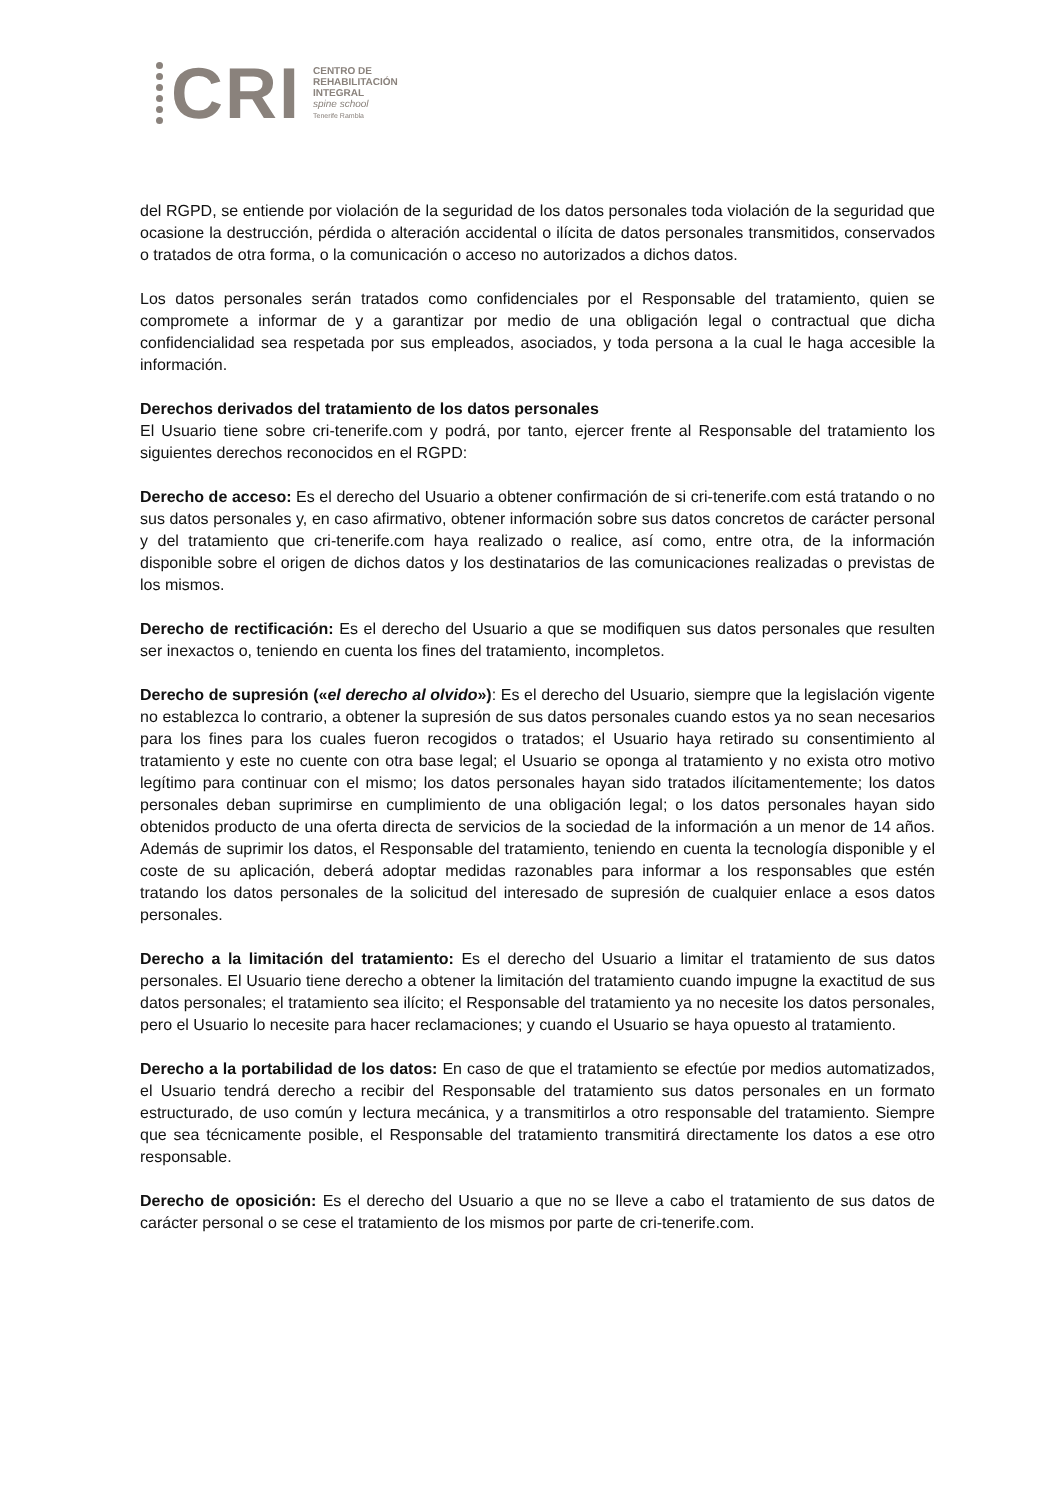CRI
CENTRO DE
REHABILITACIÓN
INTEGRAL
spine school
Tenerife Rambla
del RGPD, se entiende por violación de la seguridad de los datos personales toda violación de la seguridad que ocasione la destrucción, pérdida o alteración accidental o ilícita de datos personales transmitidos, conservados o tratados de otra forma, o la comunicación o acceso no autorizados a dichos datos.
Los datos personales serán tratados como confidenciales por el Responsable del tratamiento, quien se compromete a informar de y a garantizar por medio de una obligación legal o contractual que dicha confidencialidad sea respetada por sus empleados, asociados, y toda persona a la cual le haga accesible la información.
Derechos derivados del tratamiento de los datos personales
El Usuario tiene sobre cri-tenerife.com y podrá, por tanto, ejercer frente al Responsable del tratamiento los siguientes derechos reconocidos en el RGPD:
Derecho de acceso: Es el derecho del Usuario a obtener confirmación de si cri-tenerife.com está tratando o no sus datos personales y, en caso afirmativo, obtener información sobre sus datos concretos de carácter personal y del tratamiento que cri-tenerife.com haya realizado o realice, así como, entre otra, de la información disponible sobre el origen de dichos datos y los destinatarios de las comunicaciones realizadas o previstas de los mismos.
Derecho de rectificación: Es el derecho del Usuario a que se modifiquen sus datos personales que resulten ser inexactos o, teniendo en cuenta los fines del tratamiento, incompletos.
Derecho de supresión («el derecho al olvido»): Es el derecho del Usuario, siempre que la legislación vigente no establezca lo contrario, a obtener la supresión de sus datos personales cuando estos ya no sean necesarios para los fines para los cuales fueron recogidos o tratados; el Usuario haya retirado su consentimiento al tratamiento y este no cuente con otra base legal; el Usuario se oponga al tratamiento y no exista otro motivo legítimo para continuar con el mismo; los datos personales hayan sido tratados ilícitamentemente; los datos personales deban suprimirse en cumplimiento de una obligación legal; o los datos personales hayan sido obtenidos producto de una oferta directa de servicios de la sociedad de la información a un menor de 14 años. Además de suprimir los datos, el Responsable del tratamiento, teniendo en cuenta la tecnología disponible y el coste de su aplicación, deberá adoptar medidas razonables para informar a los responsables que estén tratando los datos personales de la solicitud del interesado de supresión de cualquier enlace a esos datos personales.
Derecho a la limitación del tratamiento: Es el derecho del Usuario a limitar el tratamiento de sus datos personales. El Usuario tiene derecho a obtener la limitación del tratamiento cuando impugne la exactitud de sus datos personales; el tratamiento sea ilícito; el Responsable del tratamiento ya no necesite los datos personales, pero el Usuario lo necesite para hacer reclamaciones; y cuando el Usuario se haya opuesto al tratamiento.
Derecho a la portabilidad de los datos: En caso de que el tratamiento se efectúe por medios automatizados, el Usuario tendrá derecho a recibir del Responsable del tratamiento sus datos personales en un formato estructurado, de uso común y lectura mecánica, y a transmitirlos a otro responsable del tratamiento. Siempre que sea técnicamente posible, el Responsable del tratamiento transmitirá directamente los datos a ese otro responsable.
Derecho de oposición: Es el derecho del Usuario a que no se lleve a cabo el tratamiento de sus datos de carácter personal o se cese el tratamiento de los mismos por parte de cri-tenerife.com.